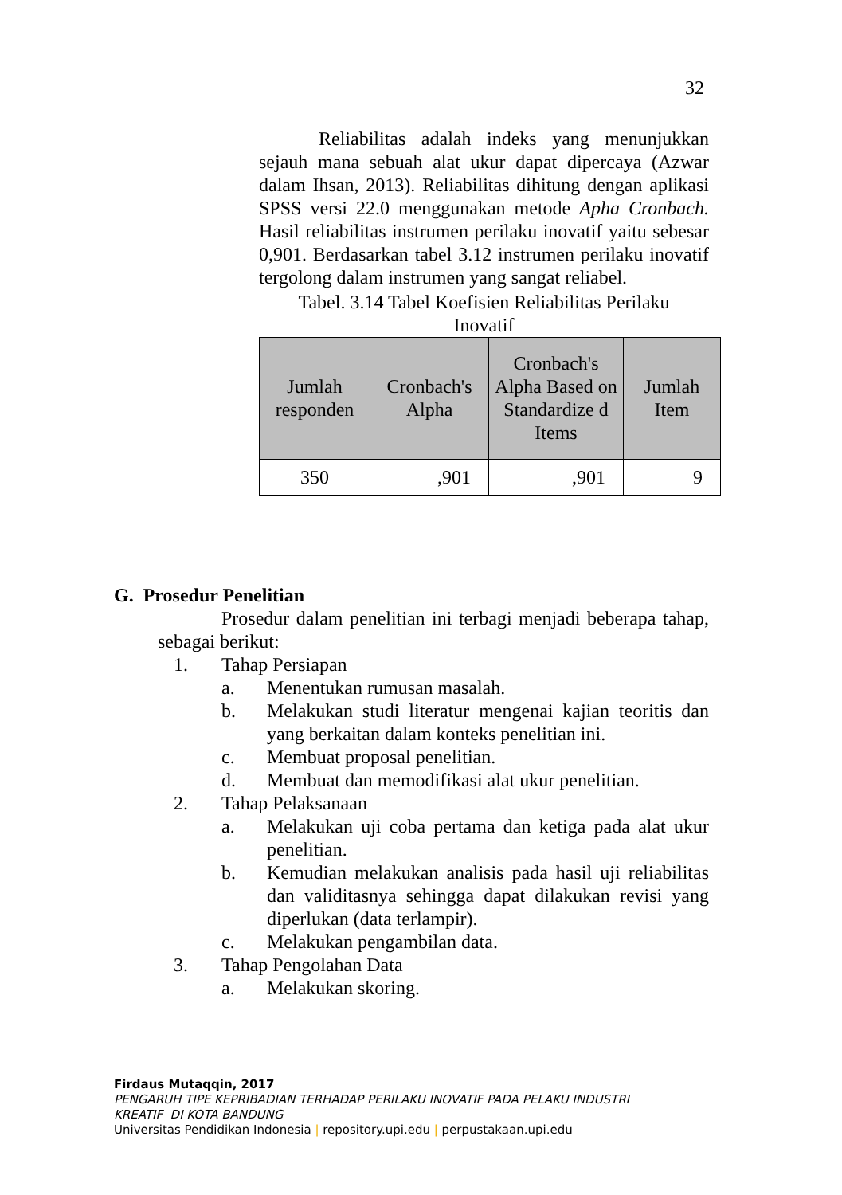32
Reliabilitas adalah indeks yang menunjukkan sejauh mana sebuah alat ukur dapat dipercaya (Azwar dalam Ihsan, 2013). Reliabilitas dihitung dengan aplikasi SPSS versi 22.0 menggunakan metode Apha Cronbach. Hasil reliabilitas instrumen perilaku inovatif yaitu sebesar 0,901. Berdasarkan tabel 3.12 instrumen perilaku inovatif tergolong dalam instrumen yang sangat reliabel.
Tabel. 3.14 Tabel Koefisien Reliabilitas Perilaku
Inovatif
| Jumlah responden | Cronbach's Alpha | Cronbach's Alpha Based on Standardize d Items | Jumlah Item |
| --- | --- | --- | --- |
| 350 | ,901 | ,901 | 9 |
G. Prosedur Penelitian
Prosedur dalam penelitian ini terbagi menjadi beberapa tahap, sebagai berikut:
1. Tahap Persiapan
a. Menentukan rumusan masalah.
b. Melakukan studi literatur mengenai kajian teoritis dan yang berkaitan dalam konteks penelitian ini.
c. Membuat proposal penelitian.
d. Membuat dan memodifikasi alat ukur penelitian.
2. Tahap Pelaksanaan
a. Melakukan uji coba pertama dan ketiga pada alat ukur penelitian.
b. Kemudian melakukan analisis pada hasil uji reliabilitas dan validitasnya sehingga dapat dilakukan revisi yang diperlukan (data terlampir).
c. Melakukan pengambilan data.
3. Tahap Pengolahan Data
a. Melakukan skoring.
Firdaus Mutaqqin, 2017
PENGARUH TIPE KEPRIBADIAN TERHADAP PERILAKU INOVATIF PADA PELAKU INDUSTRI
KREATIF DI KOTA BANDUNG
Universitas Pendidikan Indonesia | repository.upi.edu | perpustakaan.upi.edu